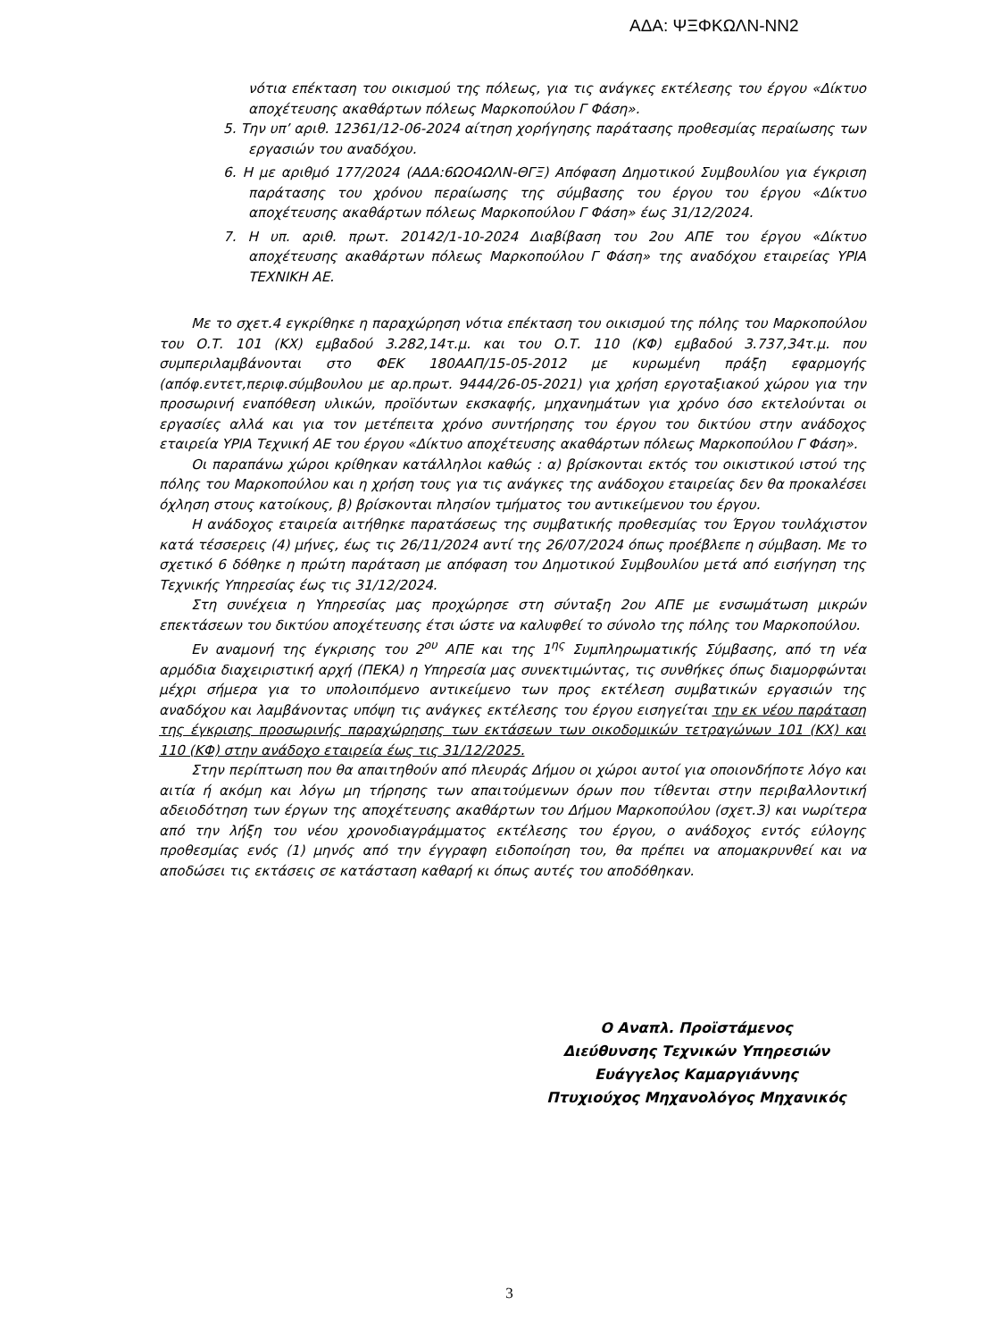ΑΔΑ: ΨΞΦΚΩΛΝ-ΝΝ2
νότια επέκταση του οικισμού της πόλεως, για τις ανάγκες εκτέλεσης του έργου «Δίκτυο αποχέτευσης ακαθάρτων πόλεως Μαρκοπούλου Γ Φάση».
5. Την υπ’ αριθ. 12361/12-06-2024 αίτηση χορήγησης παράτασης προθεσμίας περαίωσης των εργασιών του αναδόχου.
6. Η με αριθμό 177/2024 (ΑΔΑ:6ΩΟ4ΩΛΝ-ΘΓΞ) Απόφαση Δημοτικού Συμβουλίου για έγκριση παράτασης του χρόνου περαίωσης της σύμβασης του έργου του έργου «Δίκτυο αποχέτευσης ακαθάρτων πόλεως Μαρκοπούλου Γ Φάση» έως 31/12/2024.
7. Η υπ. αριθ. πρωτ. 20142/1-10-2024 Διαβίβαση του 2ου ΑΠΕ του έργου «Δίκτυο αποχέτευσης ακαθάρτων πόλεως Μαρκοπούλου Γ Φάση» της αναδόχου εταιρείας ΥΡΙΑ ΤΕΧΝΙΚΗ ΑΕ.
Με το σχετ.4 εγκρίθηκε η παραχώρηση νότια επέκταση του οικισμού της πόλης του Μαρκοπούλου του Ο.Τ. 101 (ΚΧ) εμβαδού 3.282,14τ.μ. και του Ο.Τ. 110 (ΚΦ) εμβαδού 3.737,34τ.μ. που συμπεριλαμβάνονται στο ΦΕΚ 180ΑΑΠ/15-05-2012 με κυρωμένη πράξη εφαρμογής (απόφ.εντετ,περιφ.σύμβουλου με αρ.πρωτ. 9444/26-05-2021) για χρήση εργοταξιακού χώρου για την προσωρινή εναπόθεση υλικών, προϊόντων εκσκαφής, μηχανημάτων για χρόνο όσο εκτελούνται οι εργασίες αλλά και για τον μετέπειτα χρόνο συντήρησης του έργου του δικτύου στην ανάδοχος εταιρεία ΥΡΙΑ Τεχνική ΑΕ του έργου «Δίκτυο αποχέτευσης ακαθάρτων πόλεως Μαρκοπούλου Γ Φάση».
Οι παραπάνω χώροι κρίθηκαν κατάλληλοι καθώς : α) βρίσκονται εκτός του οικιστικού ιστού της πόλης του Μαρκοπούλου και η χρήση τους για τις ανάγκες της ανάδοχου εταιρείας δεν θα προκαλέσει όχληση στους κατοίκους, β) βρίσκονται πλησίον τμήματος του αντικείμενου του έργου.
Η ανάδοχος εταιρεία αιτήθηκε παρατάσεως της συμβατικής προθεσμίας του Έργου τουλάχιστον κατά τέσσερεις (4) μήνες, έως τις 26/11/2024 αντί της 26/07/2024 όπως προέβλεπε η σύμβαση. Με το σχετικό 6 δόθηκε η πρώτη παράταση με απόφαση του Δημοτικού Συμβουλίου μετά από εισήγηση της Τεχνικής Υπηρεσίας έως τις 31/12/2024.
Στη συνέχεια η Υπηρεσίας μας προχώρησε στη σύνταξη 2ου ΑΠΕ με ενσωμάτωση μικρών επεκτάσεων του δικτύου αποχέτευσης έτσι ώστε να καλυφθεί το σύνολο της πόλης του Μαρκοπούλου.
Εν αναμονή της έγκρισης του 2<sup>ου</sup> ΑΠΕ και της 1<sup>ης</sup> Συμπληρωματικής Σύμβασης, από τη νέα αρμόδια διαχειριστική αρχή (ΠΕΚΑ) η Υπηρεσία μας συνεκτιμώντας, τις συνθήκες όπως διαμορφώνται μέχρι σήμερα για το υπολοιπόμενο αντικείμενο των προς εκτέλεση συμβατικών εργασιών της αναδόχου και λαμβάνοντας υπόψη τις ανάγκες εκτέλεσης του έργου εισηγείται την εκ νέου παράταση της έγκρισης προσωρινής παραχώρησης των εκτάσεων των οικοδομικών τετραγώνων 101 (ΚΧ) και 110 (ΚΦ) στην ανάδοχο εταιρεία έως τις 31/12/2025.
Στην περίπτωση που θα απαιτηθούν από πλευράς Δήμου οι χώροι αυτοί για οποιονδήποτε λόγο και αιτία ή ακόμη και λόγω μη τήρησης των απαιτούμενων όρων που τίθενται στην περιβαλλοντική αδειοδότηση των έργων της αποχέτευσης ακαθάρτων του Δήμου Μαρκοπούλου (σχετ.3) και νωρίτερα από την λήξη του νέου χρονοδιαγράμματος εκτέλεσης του έργου, ο ανάδοχος εντός εύλογης προθεσμίας ενός (1) μηνός από την έγγραφη ειδοποίηση του, θα πρέπει να απομακρυνθεί και να αποδώσει τις εκτάσεις σε κατάσταση καθαρή κι όπως αυτές του αποδόθηκαν.
Ο Αναπλ. Προϊστάμενος
Διεύθυνσης Τεχνικών Υπηρεσιών
Ευάγγελος Καμαργιάννης
Πτυχιούχος Μηχανολόγος Μηχανικός
3